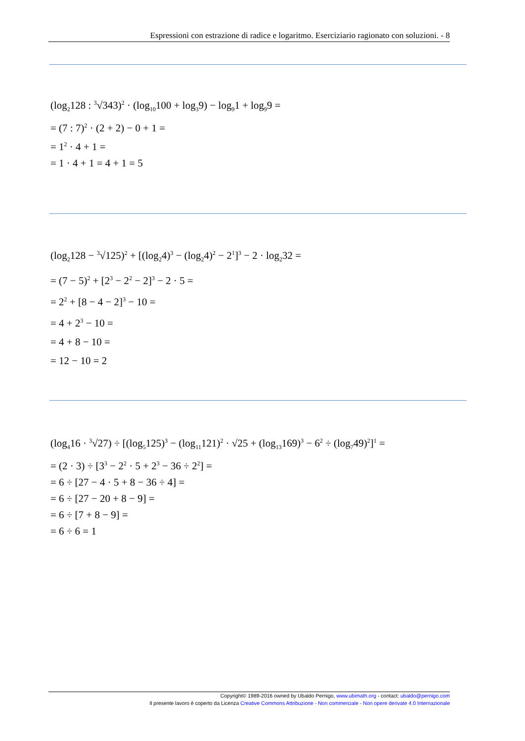Espressioni con estrazione di radice e logaritmo. Eserciziario ragionato con soluzioni. - 8
(log<sub>2</sub>128 : <sup>3</sup>√343)<sup>2</sup> · (log<sub>10</sub>100 + log<sub>3</sub>9) − log<sub>9</sub>1 + log<sub>9</sub>9 =
= (7 : 7)<sup>2</sup> · (2 + 2) − 0 + 1 =
= 1<sup>2</sup> · 4 + 1 =
= 1 · 4 + 1 = 4 + 1 = 5
(log<sub>2</sub>128 − <sup>3</sup>√125)<sup>2</sup> + [(log<sub>2</sub>4)<sup>3</sup> − (log<sub>2</sub>4)<sup>2</sup> − 2<sup>1</sup>]<sup>3</sup> − 2 · log<sub>2</sub>32 =
= (7 − 5)<sup>2</sup> + [2<sup>3</sup> − 2<sup>2</sup> − 2]<sup>3</sup> − 2 · 5 =
= 2<sup>2</sup> + [8 − 4 − 2]<sup>3</sup> − 10 =
= 4 + 2<sup>3</sup> − 10 =
= 4 + 8 − 10 =
= 12 − 10 = 2
(log<sub>4</sub>16 · <sup>3</sup>√27) ÷ [(log<sub>5</sub>125)<sup>3</sup> − (log<sub>11</sub>121)<sup>2</sup> · √25 + (log<sub>13</sub>169)<sup>3</sup> − 6<sup>2</sup> ÷ (log<sub>7</sub>49)<sup>2</sup>]<sup>1</sup> =
= (2 · 3) ÷ [3<sup>3</sup> − 2<sup>2</sup> · 5 + 2<sup>3</sup> − 36 ÷ 2<sup>2</sup>] =
= 6 ÷ [27 − 4 · 5 + 8 − 36 ÷ 4] =
= 6 ÷ [27 − 20 + 8 − 9] =
= 6 ÷ [7 + 8 − 9] =
= 6 ÷ 6 = 1
Copyright© 1989-2016 owned by Ubaldo Pernigo, www.ubimath.org - contact: ubaldo@pernigo.com
Il presente lavoro è coperto da Licenza Creative Commons Attribuzione - Non commerciale - Non opere derivate 4.0 Internazionale